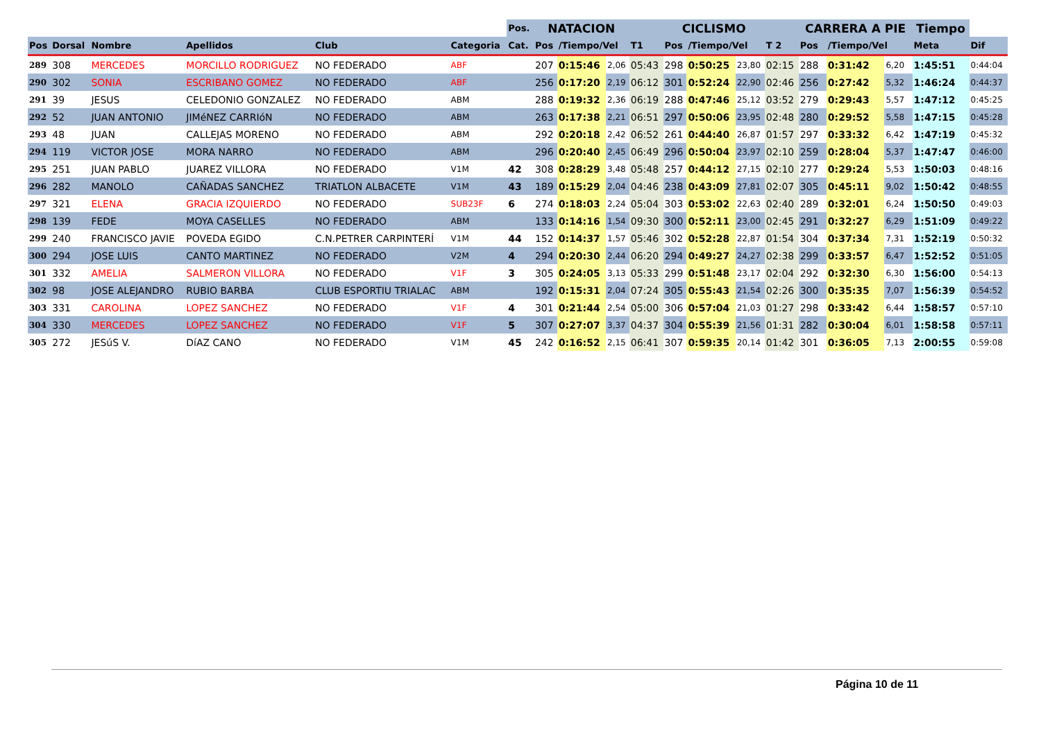| | | | | | | Pos. | NATACION | | | | CICLISMO | | | | CARRERA A PIE | | | Tiempo | |
| --- | --- | --- | --- | --- | --- | --- | --- | --- | --- | --- | --- | --- | --- | --- | --- | --- | --- | --- | --- |
| Pos | Dorsal | Nombre | Apellidos | Club | Categoria | Cat. | Pos | /Tiempo/Vel | | T1 | Pos | /Tiempo/Vel | | T 2 | Pos | /Tiempo/Vel | | Meta | Dif |
| 289 | 308 | MERCEDES | MORCILLO RODRIGUEZ | NO FEDERADO | ABF | | 207 | 0:15:46 | 2,06 | 05:43 | 298 | 0:50:25 | 23,80 | 02:15 | 288 | 0:31:42 | 6,20 | 1:45:51 | 0:44:04 |
| 290 | 302 | SONIA | ESCRIBANO GOMEZ | NO FEDERADO | ABF | | 256 | 0:17:20 | 2,19 | 06:12 | 301 | 0:52:24 | 22,90 | 02:46 | 256 | 0:27:42 | 5,32 | 1:46:24 | 0:44:37 |
| 291 | 39 | JESUS | CELEDONIO GONZALEZ | NO FEDERADO | ABM | | 288 | 0:19:32 | 2,36 | 06:19 | 288 | 0:47:46 | 25,12 | 03:52 | 279 | 0:29:43 | 5,57 | 1:47:12 | 0:45:25 |
| 292 | 52 | JUAN ANTONIO | JIMéNEZ CARRIóN | NO FEDERADO | ABM | | 263 | 0:17:38 | 2,21 | 06:51 | 297 | 0:50:06 | 23,95 | 02:48 | 280 | 0:29:52 | 5,58 | 1:47:15 | 0:45:28 |
| 293 | 48 | JUAN | CALLEJAS MORENO | NO FEDERADO | ABM | | 292 | 0:20:18 | 2,42 | 06:52 | 261 | 0:44:40 | 26,87 | 01:57 | 297 | 0:33:32 | 6,42 | 1:47:19 | 0:45:32 |
| 294 | 119 | VICTOR JOSE | MORA NARRO | NO FEDERADO | ABM | | 296 | 0:20:40 | 2,45 | 06:49 | 296 | 0:50:04 | 23,97 | 02:10 | 259 | 0:28:04 | 5,37 | 1:47:47 | 0:46:00 |
| 295 | 251 | JUAN PABLO | JUAREZ VILLORA | NO FEDERADO | V1M | 42 | 308 | 0:28:29 | 3,48 | 05:48 | 257 | 0:44:12 | 27,15 | 02:10 | 277 | 0:29:24 | 5,53 | 1:50:03 | 0:48:16 |
| 296 | 282 | MANOLO | CAÑADAS SANCHEZ | TRIATLON ALBACETE | V1M | 43 | 189 | 0:15:29 | 2,04 | 04:46 | 238 | 0:43:09 | 27,81 | 02:07 | 305 | 0:45:11 | 9,02 | 1:50:42 | 0:48:55 |
| 297 | 321 | ELENA | GRACIA IZQUIERDO | NO FEDERADO | SUB23F | 6 | 274 | 0:18:03 | 2,24 | 05:04 | 303 | 0:53:02 | 22,63 | 02:40 | 289 | 0:32:01 | 6,24 | 1:50:50 | 0:49:03 |
| 298 | 139 | FEDE | MOYA CASELLES | NO FEDERADO | ABM | | 133 | 0:14:16 | 1,54 | 09:30 | 300 | 0:52:11 | 23,00 | 02:45 | 291 | 0:32:27 | 6,29 | 1:51:09 | 0:49:22 |
| 299 | 240 | FRANCISCO JAVIE | POVEDA EGIDO | C.N.PETRER CARPINTERÍ | V1M | 44 | 152 | 0:14:37 | 1,57 | 05:46 | 302 | 0:52:28 | 22,87 | 01:54 | 304 | 0:37:34 | 7,31 | 1:52:19 | 0:50:32 |
| 300 | 294 | JOSE LUIS | CANTO MARTINEZ | NO FEDERADO | V2M | 4 | 294 | 0:20:30 | 2,44 | 06:20 | 294 | 0:49:27 | 24,27 | 02:38 | 299 | 0:33:57 | 6,47 | 1:52:52 | 0:51:05 |
| 301 | 332 | AMELIA | SALMERON VILLORA | NO FEDERADO | V1F | 3 | 305 | 0:24:05 | 3,13 | 05:33 | 299 | 0:51:48 | 23,17 | 02:04 | 292 | 0:32:30 | 6,30 | 1:56:00 | 0:54:13 |
| 302 | 98 | JOSE ALEJANDRO | RUBIO BARBA | CLUB ESPORTIU TRIALAC | ABM | | 192 | 0:15:31 | 2,04 | 07:24 | 305 | 0:55:43 | 21,54 | 02:26 | 300 | 0:35:35 | 7,07 | 1:56:39 | 0:54:52 |
| 303 | 331 | CAROLINA | LOPEZ SANCHEZ | NO FEDERADO | V1F | 4 | 301 | 0:21:44 | 2,54 | 05:00 | 306 | 0:57:04 | 21,03 | 01:27 | 298 | 0:33:42 | 6,44 | 1:58:57 | 0:57:10 |
| 304 | 330 | MERCEDES | LOPEZ SANCHEZ | NO FEDERADO | V1F | 5 | 307 | 0:27:07 | 3,37 | 04:37 | 304 | 0:55:39 | 21,56 | 01:31 | 282 | 0:30:04 | 6,01 | 1:58:58 | 0:57:11 |
| 305 | 272 | JESúS V. | DíAZ CANO | NO FEDERADO | V1M | 45 | 242 | 0:16:52 | 2,15 | 06:41 | 307 | 0:59:35 | 20,14 | 01:42 | 301 | 0:36:05 | 7,13 | 2:00:55 | 0:59:08 |
Página 10 de 11